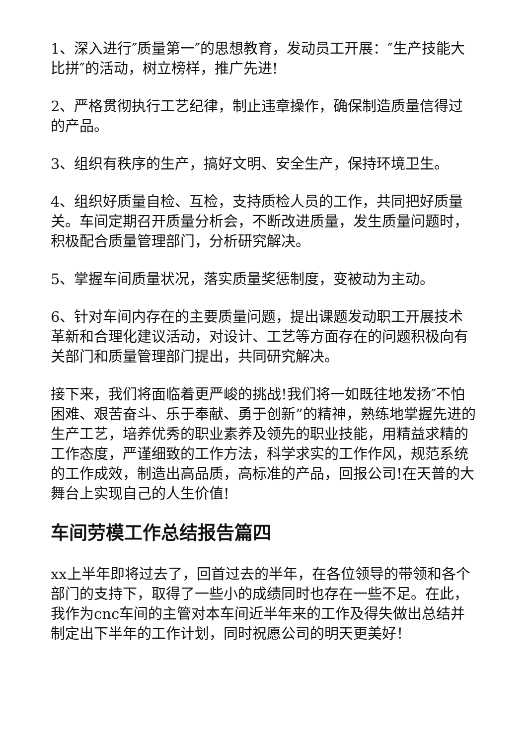1、深入进行″质量第一″的思想教育，发动员工开展：″生产技能大比拼″的活动，树立榜样，推广先进!
2、严格贯彻执行工艺纪律，制止违章操作，确保制造质量信得过的产品。
3、组织有秩序的生产，搞好文明、安全生产，保持环境卫生。
4、组织好质量自检、互检，支持质检人员的工作，共同把好质量关。车间定期召开质量分析会，不断改进质量，发生质量问题时，积极配合质量管理部门，分析研究解决。
5、掌握车间质量状况，落实质量奖惩制度，变被动为主动。
6、针对车间内存在的主要质量问题，提出课题发动职工开展技术革新和合理化建议活动，对设计、工艺等方面存在的问题积极向有关部门和质量管理部门提出，共同研究解决。
接下来，我们将面临着更严峻的挑战!我们将一如既往地发扬″不怕困难、艰苦奋斗、乐于奉献、勇于创新”的精神，熟练地掌握先进的生产工艺，培养优秀的职业素养及领先的职业技能，用精益求精的工作态度，严谨细致的工作方法，科学求实的工作作风，规范系统的工作成效，制造出高品质，高标准的产品，回报公司!在天普的大舞台上实现自己的人生价值!
车间劳模工作总结报告篇四
xx上半年即将过去了，回首过去的半年，在各位领导的带领和各个部门的支持下，取得了一些小的成绩同时也存在一些不足。在此，我作为cnc车间的主管对本车间近半年来的工作及得失做出总结并制定出下半年的工作计划，同时祝愿公司的明天更美好！